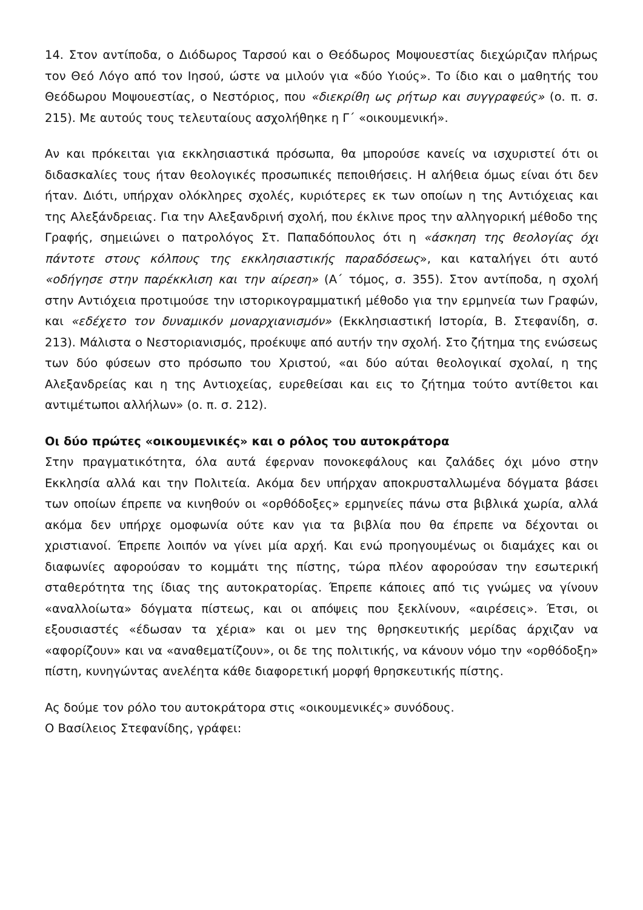14. Στον αντίποδα, ο Διόδωρος Ταρσού και ο Θεόδωρος Μοψουεστίας διεχώριζαν πλήρως τον Θεό Λόγο από τον Ιησού, ώστε να μιλούν για «δύο Υιούς». Το ίδιο και ο μαθητής του Θεόδωρου Μοψουεστίας, ο Νεστόριος, που «διεκρίθη ως ρήτωρ και συγγραφεύς» (ο. π. σ. 215). Με αυτούς τους τελευταίους ασχολήθηκε η Γ΄ «οικουμενική».
Αν και πρόκειται για εκκλησιαστικά πρόσωπα, θα μπορούσε κανείς να ισχυριστεί ότι οι διδασκαλίες τους ήταν θεολογικές προσωπικές πεποιθήσεις. Η αλήθεια όμως είναι ότι δεν ήταν. Διότι, υπήρχαν ολόκληρες σχολές, κυριότερες εκ των οποίων η της Αντιόχειας και της Αλεξάνδρειας. Για την Αλεξανδρινή σχολή, που έκλινε προς την αλληγορική μέθοδο της Γραφής, σημειώνει ο πατρολόγος Στ. Παπαδόπουλος ότι η «άσκηση της θεολογίας όχι πάντοτε στους κόλπους της εκκλησιαστικής παραδόσεως», και καταλήγει ότι αυτό «οδήγησε στην παρέκκλιση και την αίρεση» (Α΄ τόμος, σ. 355). Στον αντίποδα, η σχολή στην Αντιόχεια προτιμούσε την ιστορικογραμματική μέθοδο για την ερμηνεία των Γραφών, και «εδέχετο τον δυναμικόν μοναρχιανισμόν» (Εκκλησιαστική Ιστορία, Β. Στεφανίδη, σ. 213). Μάλιστα ο Νεστοριανισμός, προέκυψε από αυτήν την σχολή. Στο ζήτημα της ενώσεως των δύο φύσεων στο πρόσωπο του Χριστού, «αι δύο αύται θεολογικαί σχολαί, η της Αλεξανδρείας και η της Αντιοχείας, ευρεθείσαι και εις το ζήτημα τούτο αντίθετοι και αντιμέτωποι αλλήλων» (ο. π. σ. 212).
Οι δύο πρώτες «οικουμενικές» και ο ρόλος του αυτοκράτορα
Στην πραγματικότητα, όλα αυτά έφερναν πονοκεφάλους και ζαλάδες όχι μόνο στην Εκκλησία αλλά και την Πολιτεία. Ακόμα δεν υπήρχαν αποκρυσταλλωμένα δόγματα βάσει των οποίων έπρεπε να κινηθούν οι «ορθόδοξες» ερμηνείες πάνω στα βιβλικά χωρία, αλλά ακόμα δεν υπήρχε ομοφωνία ούτε καν για τα βιβλία που θα έπρεπε να δέχονται οι χριστιανοί. Έπρεπε λοιπόν να γίνει μία αρχή. Και ενώ προηγουμένως οι διαμάχες και οι διαφωνίες αφορούσαν το κομμάτι της πίστης, τώρα πλέον αφορούσαν την εσωτερική σταθερότητα της ίδιας της αυτοκρατορίας. Έπρεπε κάποιες από τις γνώμες να γίνουν «αναλλοίωτα» δόγματα πίστεως, και οι απόψεις που ξεκλίνουν, «αιρέσεις». Έτσι, οι εξουσιαστές «έδωσαν τα χέρια» και οι μεν της θρησκευτικής μερίδας άρχιζαν να «αφορίζουν» και να «αναθεματίζουν», οι δε της πολιτικής, να κάνουν νόμο την «ορθόδοξη» πίστη, κυνηγώντας ανελέητα κάθε διαφορετική μορφή θρησκευτικής πίστης.
Ας δούμε τον ρόλο του αυτοκράτορα στις «οικουμενικές» συνόδους.
Ο Βασίλειος Στεφανίδης, γράφει: